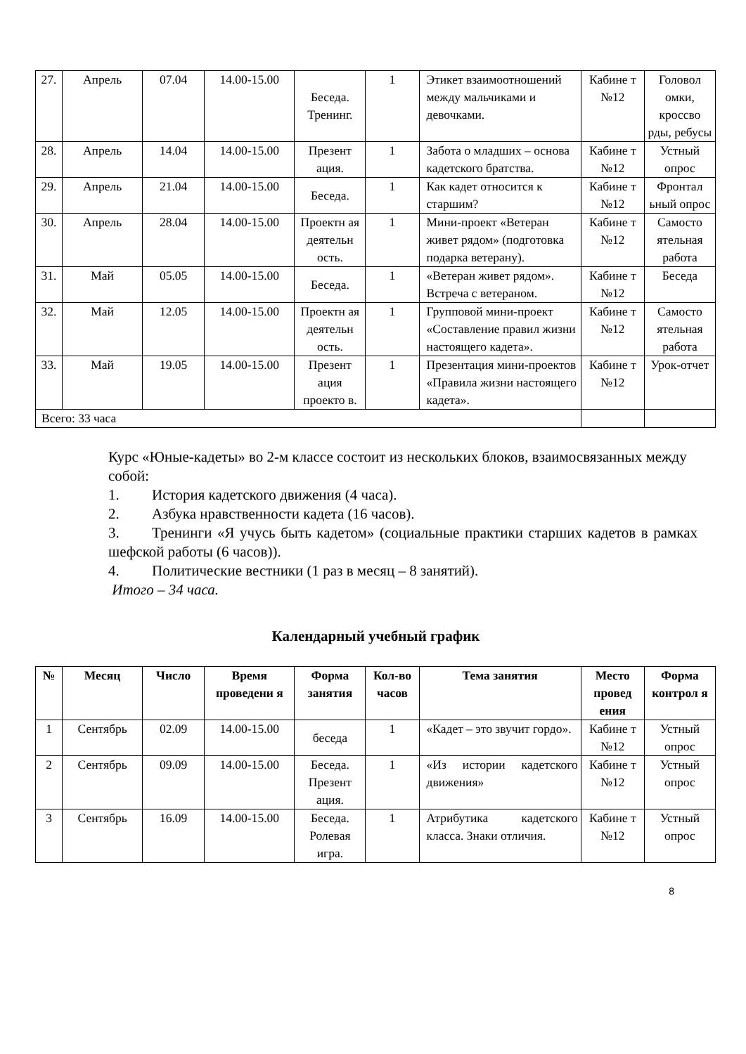| 27. | Апрель | 07.04 | 14.00-15.00 | Беседа. Тренинг. | 1 | Этикет взаимоотношений между мальчиками и девочками. | Кабине т №12 | Головол омки, кроссво рды, ребусы |
| 28. | Апрель | 14.04 | 14.00-15.00 | Презент ация. | 1 | Забота о младших – основа кадетского братства. | Кабине т №12 | Устный опрос |
| 29. | Апрель | 21.04 | 14.00-15.00 | Беседа. | 1 | Как кадет относится к старшим? | Кабине т №12 | Фронтал ьный опрос |
| 30. | Апрель | 28.04 | 14.00-15.00 | Проектн ая деятельн ость. | 1 | Мини-проект «Ветеран живет рядом» (подготовка подарка ветерану). | Кабине т №12 | Самосто ятельная работа |
| 31. | Май | 05.05 | 14.00-15.00 | Беседа. | 1 | «Ветеран живет рядом». Встреча с ветераном. | Кабине т №12 | Беседа |
| 32. | Май | 12.05 | 14.00-15.00 | Проектн ая деятельн ость. | 1 | Групповой мини-проект «Составление правил жизни настоящего кадета». | Кабине т №12 | Самосто ятельная работа |
| 33. | Май | 19.05 | 14.00-15.00 | Презент ация проекто в. | 1 | Презентация мини-проектов «Правила жизни настоящего кадета». | Кабине т №12 | Урок-отчет |
| Всего: 33 часа | | | | | | | | |
Курс «Юные-кадеты» во 2-м классе состоит из нескольких блоков, взаимосвязанных между собой:
1. История кадетского движения (4 часа).
2. Азбука нравственности кадета (16 часов).
3. Тренинги «Я учусь быть кадетом» (социальные практики старших кадетов в рамках шефской работы (6 часов)).
4. Политические вестники (1 раз в месяц – 8 занятий).
Итого – 34 часа.
Календарный учебный график
| № | Месяц | Число | Время проведени я | Форма занятия | Кол-во часов | Тема занятия | Место провед ения | Форма контрол я |
| --- | --- | --- | --- | --- | --- | --- | --- | --- |
| 1 | Сентябрь | 02.09 | 14.00-15.00 | беседа | 1 | «Кадет – это звучит гордо». | Кабине т №12 | Устный опрос |
| 2 | Сентябрь | 09.09 | 14.00-15.00 | Беседа. Презент ация. | 1 | «Из истории кадетского движения» | Кабине т №12 | Устный опрос |
| 3 | Сентябрь | 16.09 | 14.00-15.00 | Беседа. Ролевая игра. | 1 | Атрибутика кадетского класса. Знаки отличия. | Кабине т №12 | Устный опрос |
8